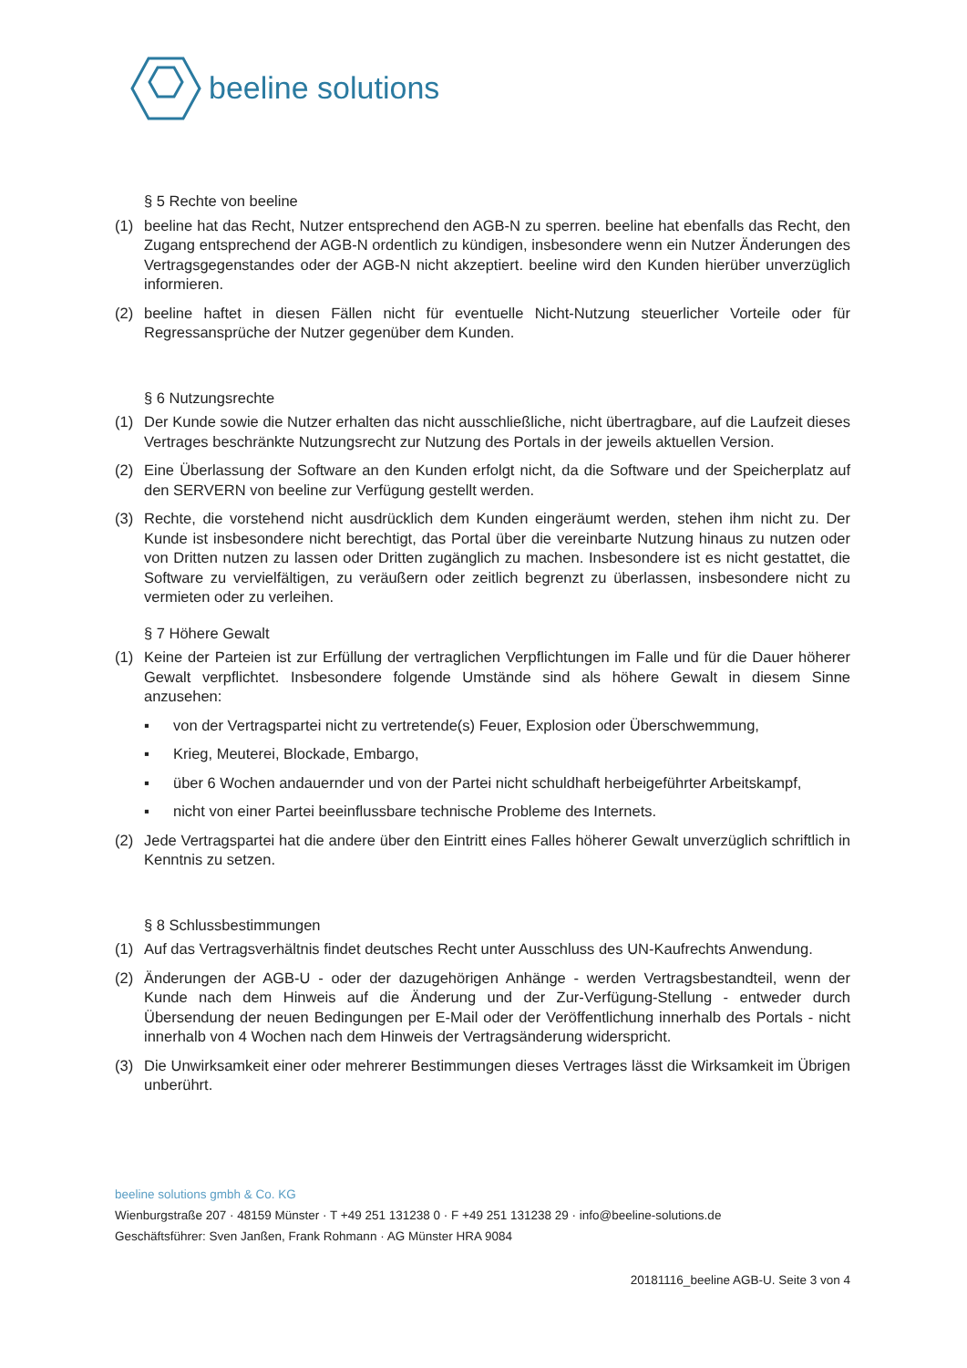beeline solutions
§ 5 Rechte von beeline
(1) beeline hat das Recht, Nutzer entsprechend den AGB-N zu sperren. beeline hat ebenfalls das Recht, den Zugang entsprechend der AGB-N ordentlich zu kündigen, insbesondere wenn ein Nutzer Änderungen des Vertragsgegenstandes oder der AGB-N nicht akzeptiert. beeline wird den Kunden hierüber unverzüglich informieren.
(2) beeline haftet in diesen Fällen nicht für eventuelle Nicht-Nutzung steuerlicher Vorteile oder für Regressansprüche der Nutzer gegenüber dem Kunden.
§ 6 Nutzungsrechte
(1) Der Kunde sowie die Nutzer erhalten das nicht ausschließliche, nicht übertragbare, auf die Laufzeit dieses Vertrages beschränkte Nutzungsrecht zur Nutzung des Portals in der jeweils aktuellen Version.
(2) Eine Überlassung der Software an den Kunden erfolgt nicht, da die Software und der Speicherplatz auf den SERVERN von beeline zur Verfügung gestellt werden.
(3) Rechte, die vorstehend nicht ausdrücklich dem Kunden eingeräumt werden, stehen ihm nicht zu. Der Kunde ist insbesondere nicht berechtigt, das Portal über die vereinbarte Nutzung hinaus zu nutzen oder von Dritten nutzen zu lassen oder Dritten zugänglich zu machen. Insbesondere ist es nicht gestattet, die Software zu vervielfältigen, zu veräußern oder zeitlich begrenzt zu überlassen, insbesondere nicht zu vermieten oder zu verleihen.
§ 7 Höhere Gewalt
(1) Keine der Parteien ist zur Erfüllung der vertraglichen Verpflichtungen im Falle und für die Dauer höherer Gewalt verpflichtet. Insbesondere folgende Umstände sind als höhere Gewalt in diesem Sinne anzusehen:
▪ von der Vertragspartei nicht zu vertretende(s) Feuer, Explosion oder Überschwemmung,
▪ Krieg, Meuterei, Blockade, Embargo,
▪ über 6 Wochen andauernder und von der Partei nicht schuldhaft herbeigeführter Arbeitskampf,
▪ nicht von einer Partei beeinflussbare technische Probleme des Internets.
(2) Jede Vertragspartei hat die andere über den Eintritt eines Falles höherer Gewalt unverzüglich schriftlich in Kenntnis zu setzen.
§ 8 Schlussbestimmungen
(1) Auf das Vertragsverhältnis findet deutsches Recht unter Ausschluss des UN-Kaufrechts Anwendung.
(2) Änderungen der AGB-U - oder der dazugehörigen Anhänge - werden Vertragsbestandteil, wenn der Kunde nach dem Hinweis auf die Änderung und der Zur-Verfügung-Stellung - entweder durch Übersendung der neuen Bedingungen per E-Mail oder der Veröffentlichung innerhalb des Portals - nicht innerhalb von 4 Wochen nach dem Hinweis der Vertragsänderung widerspricht.
(3) Die Unwirksamkeit einer oder mehrerer Bestimmungen dieses Vertrages lässt die Wirksamkeit im Übrigen unberührt.
beeline solutions gmbh & Co. KG
Wienburgstraße 207 · 48159 Münster · T +49 251 131238 0 · F +49 251 131238 29 · info@beeline-solutions.de
Geschäftsführer: Sven Janßen, Frank Rohmann · AG Münster HRA 9084
20181116_beeline AGB-U. Seite 3 von 4